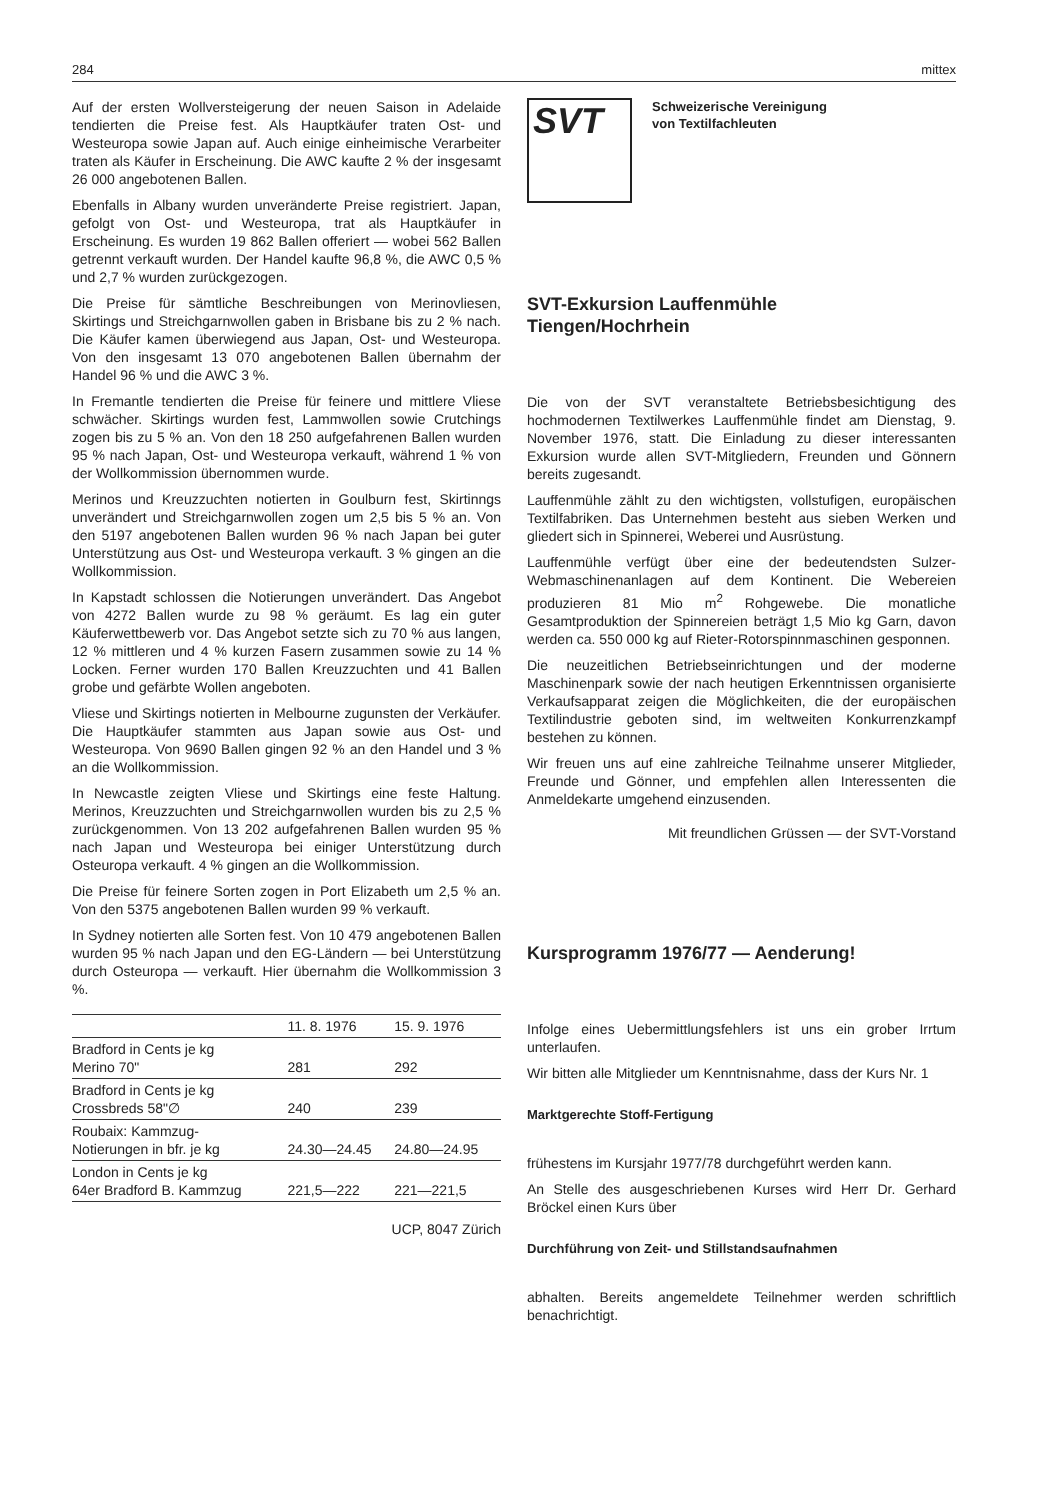284 mittex
Auf der ersten Wollversteigerung der neuen Saison in Adelaide tendierten die Preise fest. Als Hauptkäufer traten Ost- und Westeuropa sowie Japan auf. Auch einige einheimische Verarbeiter traten als Käufer in Erscheinung. Die AWC kaufte 2 % der insgesamt 26 000 angebotenen Ballen.
Ebenfalls in Albany wurden unveränderte Preise registriert. Japan, gefolgt von Ost- und Westeuropa, trat als Hauptkäufer in Erscheinung. Es wurden 19 862 Ballen offeriert — wobei 562 Ballen getrennt verkauft wurden. Der Handel kaufte 96,8 %, die AWC 0,5 % und 2,7 % wurden zurückgezogen.
Die Preise für sämtliche Beschreibungen von Merinovliesen, Skirtings und Streichgarnwollen gaben in Brisbane bis zu 2 % nach. Die Käufer kamen überwiegend aus Japan, Ost- und Westeuropa. Von den insgesamt 13 070 angebotenen Ballen übernahm der Handel 96 % und die AWC 3 %.
In Fremantle tendierten die Preise für feinere und mittlere Vliese schwächer. Skirtings wurden fest, Lammwollen sowie Crutchings zogen bis zu 5 % an. Von den 18 250 aufgefahrenen Ballen wurden 95 % nach Japan, Ost- und Westeuropa verkauft, während 1 % von der Wollkommission übernommen wurde.
Merinos und Kreuzzuchten notierten in Goulburn fest, Skirtinngs unverändert und Streichgarnwollen zogen um 2,5 bis 5 % an. Von den 5197 angebotenen Ballen wurden 96 % nach Japan bei guter Unterstützung aus Ost- und Westeuropa verkauft. 3 % gingen an die Wollkommission.
In Kapstadt schlossen die Notierungen unverändert. Das Angebot von 4272 Ballen wurde zu 98 % geräumt. Es lag ein guter Käuferwettbewerb vor. Das Angebot setzte sich zu 70 % aus langen, 12 % mittleren und 4 % kurzen Fasern zusammen sowie zu 14 % Locken. Ferner wurden 170 Ballen Kreuzzuchten und 41 Ballen grobe und gefärbte Wollen angeboten.
Vliese und Skirtings notierten in Melbourne zugunsten der Verkäufer. Die Hauptkäufer stammten aus Japan sowie aus Ost- und Westeuropa. Von 9690 Ballen gingen 92 % an den Handel und 3 % an die Wollkommission.
In Newcastle zeigten Vliese und Skirtings eine feste Haltung. Merinos, Kreuzzuchten und Streichgarnwollen wurden bis zu 2,5 % zurückgenommen. Von 13 202 aufgefahrenen Ballen wurden 95 % nach Japan und Westeuropa bei einiger Unterstützung durch Osteuropa verkauft. 4 % gingen an die Wollkommission.
Die Preise für feinere Sorten zogen in Port Elizabeth um 2,5 % an. Von den 5375 angebotenen Ballen wurden 99 % verkauft.
In Sydney notierten alle Sorten fest. Von 10 479 angebotenen Ballen wurden 95 % nach Japan und den EG-Ländern — bei Unterstützung durch Osteuropa — verkauft. Hier übernahm die Wollkommission 3 %.
| | 11. 8. 1976 | 15. 9. 1976 |
| --- | --- | --- |
| Bradford in Cents je kg Merino 70" | 281 | 292 |
| Bradford in Cents je kg Crossbreds 58"∅ | 240 | 239 |
| Roubaix: Kammzug- Notierungen in bfr. je kg | 24.30—24.45 | 24.80—24.95 |
| London in Cents je kg 64er Bradford B. Kammzug | 221,5—222 | 221—221,5 |
UCP, 8047 Zürich
SVT
Schweizerische Vereinigung
von Textilfachleuten
SVT-Exkursion Lauffenmühle
Tiengen/Hochrhein
Die von der SVT veranstaltete Betriebsbesichtigung des hochmodernen Textilwerkes Lauffenmühle findet am Dienstag, 9. November 1976, statt. Die Einladung zu dieser interessanten Exkursion wurde allen SVT-Mitgliedern, Freunden und Gönnern bereits zugesandt.
Lauffenmühle zählt zu den wichtigsten, vollstufigen, europäischen Textilfabriken. Das Unternehmen besteht aus sieben Werken und gliedert sich in Spinnerei, Weberei und Ausrüstung.
Lauffenmühle verfügt über eine der bedeutendsten Sulzer-Webmaschinenanlagen auf dem Kontinent. Die Webereien produzieren 81 Mio m<sup>2</sup> Rohgewebe. Die monatliche Gesamtproduktion der Spinnereien beträgt 1,5 Mio kg Garn, davon werden ca. 550 000 kg auf Rieter-Rotorspinnmaschinen gesponnen.
Die neuzeitlichen Betriebseinrichtungen und der moderne Maschinenpark sowie der nach heutigen Erkenntnissen organisierte Verkaufsapparat zeigen die Möglichkeiten, die der europäischen Textilindustrie geboten sind, im weltweiten Konkurrenzkampf bestehen zu können.
Wir freuen uns auf eine zahlreiche Teilnahme unserer Mitglieder, Freunde und Gönner, und empfehlen allen Interessenten die Anmeldekarte umgehend einzusenden.
Mit freundlichen Grüssen — der SVT-Vorstand
Kursprogramm 1976/77 — Aenderung!
Infolge eines Uebermittlungsfehlers ist uns ein grober Irrtum unterlaufen.
Wir bitten alle Mitglieder um Kenntnisnahme, dass der Kurs Nr. 1
Marktgerechte Stoff-Fertigung
frühestens im Kursjahr 1977/78 durchgeführt werden kann.
An Stelle des ausgeschriebenen Kurses wird Herr Dr. Gerhard Bröckel einen Kurs über
Durchführung von Zeit- und Stillstandsaufnahmen
abhalten. Bereits angemeldete Teilnehmer werden schriftlich benachrichtigt.